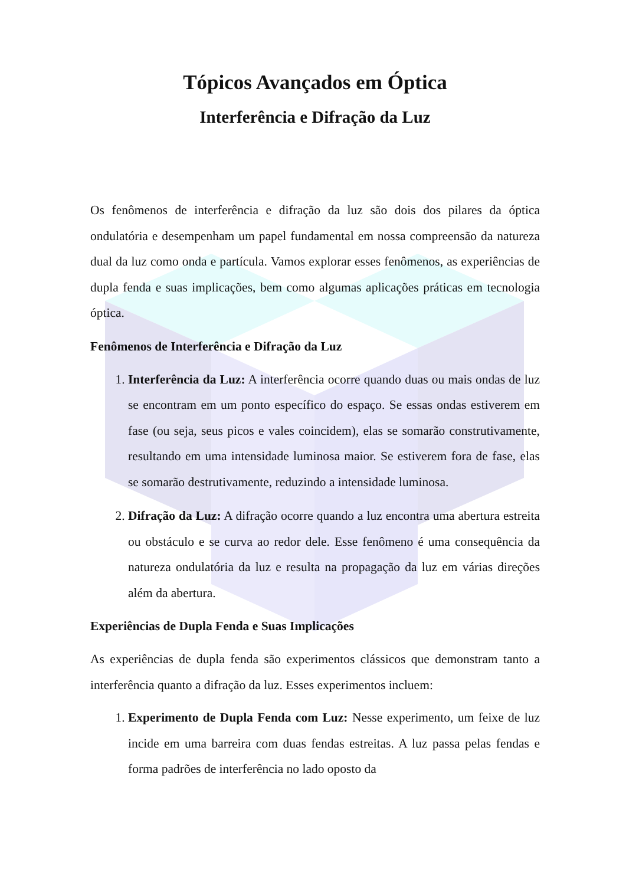Tópicos Avançados em Óptica
Interferência e Difração da Luz
Os fenômenos de interferência e difração da luz são dois dos pilares da óptica ondulatória e desempenham um papel fundamental em nossa compreensão da natureza dual da luz como onda e partícula. Vamos explorar esses fenômenos, as experiências de dupla fenda e suas implicações, bem como algumas aplicações práticas em tecnologia óptica.
Fenômenos de Interferência e Difração da Luz
1. Interferência da Luz: A interferência ocorre quando duas ou mais ondas de luz se encontram em um ponto específico do espaço. Se essas ondas estiverem em fase (ou seja, seus picos e vales coincidem), elas se somarão construtivamente, resultando em uma intensidade luminosa maior. Se estiverem fora de fase, elas se somarão destrutivamente, reduzindo a intensidade luminosa.
2. Difração da Luz: A difração ocorre quando a luz encontra uma abertura estreita ou obstáculo e se curva ao redor dele. Esse fenômeno é uma consequência da natureza ondulatória da luz e resulta na propagação da luz em várias direções além da abertura.
Experiências de Dupla Fenda e Suas Implicações
As experiências de dupla fenda são experimentos clássicos que demonstram tanto a interferência quanto a difração da luz. Esses experimentos incluem:
1. Experimento de Dupla Fenda com Luz: Nesse experimento, um feixe de luz incide em uma barreira com duas fendas estreitas. A luz passa pelas fendas e forma padrões de interferência no lado oposto da